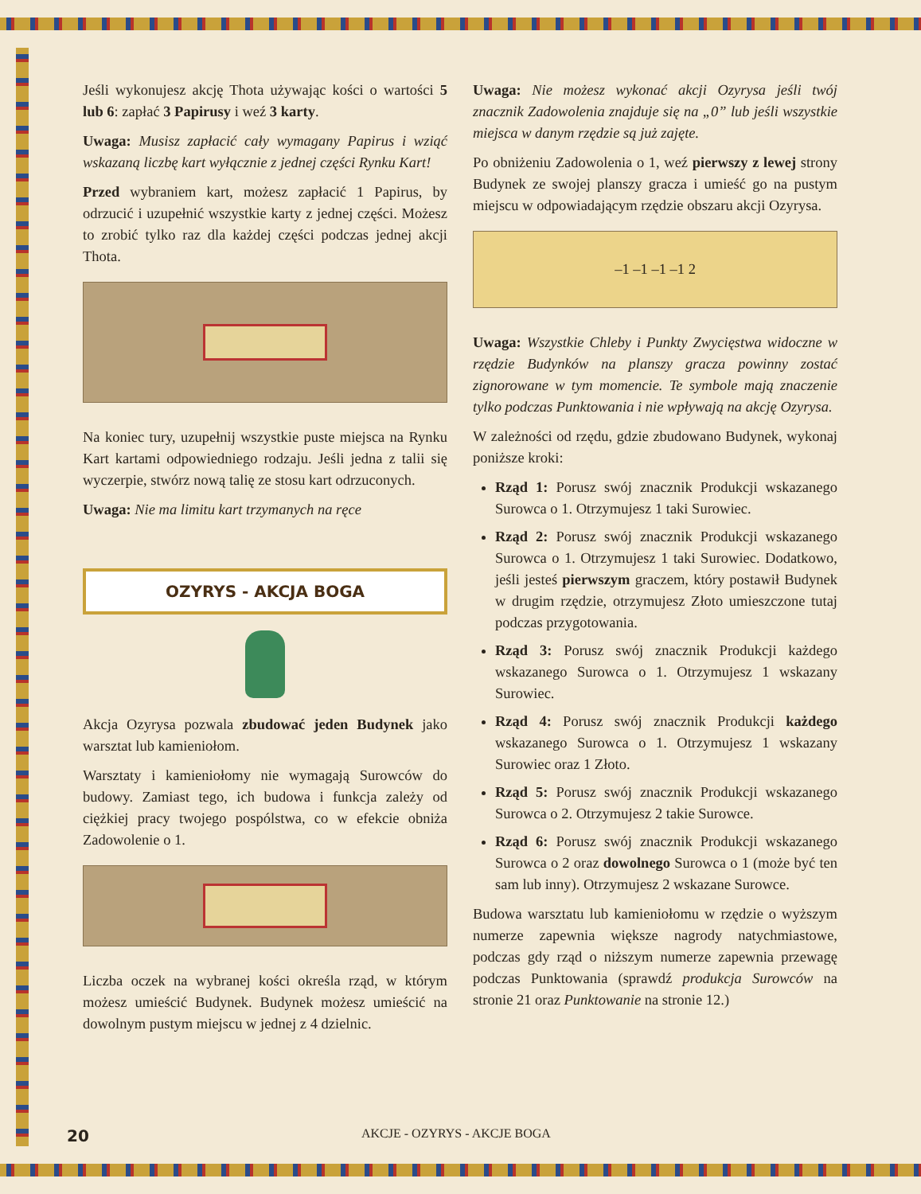Jeśli wykonujesz akcję Thota używając kości o wartości 5 lub 6: zapłać 3 Papirusy i weź 3 karty.
Uwaga: Musisz zapłacić cały wymagany Papirus i wziąć wskazaną liczbę kart wyłącznie z jednej części Rynku Kart!
Przed wybraniem kart, możesz zapłacić 1 Papirus, by odrzucić i uzupełnić wszystkie karty z jednej części. Możesz to zrobić tylko raz dla każdej części podczas jednej akcji Thota.
Na koniec tury, uzupełnij wszystkie puste miejsca na Rynku Kart kartami odpowiedniego rodzaju. Jeśli jedna z talii się wyczerpie, stwórz nową talię ze stosu kart odrzuconych.
Uwaga: Nie ma limitu kart trzymanych na ręce
OZYRYS - AKCJA BOGA
Akcja Ozyrysa pozwala zbudować jeden Budynek jako warsztat lub kamieniołom.
Warsztaty i kamieniołomy nie wymagają Surowców do budowy. Zamiast tego, ich budowa i funkcja zależy od ciężkiej pracy twojego pospólstwa, co w efekcie obniża Zadowolenie o 1.
Liczba oczek na wybranej kości określa rząd, w którym możesz umieścić Budynek. Budynek możesz umieścić na dowolnym pustym miejscu w jednej z 4 dzielnic.
Uwaga: Nie możesz wykonać akcji Ozyrysa jeśli twój znacznik Zadowolenia znajduje się na „0” lub jeśli wszystkie miejsca w danym rzędzie są już zajęte.
Po obniżeniu Zadowolenia o 1, weź pierwszy z lewej strony Budynek ze swojej planszy gracza i umieść go na pustym miejscu w odpowiadającym rzędzie obszaru akcji Ozyrysa.
–1 –1 –1 –1 2
Uwaga: Wszystkie Chleby i Punkty Zwycięstwa widoczne w rzędzie Budynków na planszy gracza powinny zostać zignorowane w tym momencie. Te symbole mają znaczenie tylko podczas Punktowania i nie wpływają na akcję Ozyrysa.
W zależności od rzędu, gdzie zbudowano Budynek, wykonaj poniższe kroki:
Rząd 1: Porusz swój znacznik Produkcji wskazanego Surowca o 1. Otrzymujesz 1 taki Surowiec.
Rząd 2: Porusz swój znacznik Produkcji wskazanego Surowca o 1. Otrzymujesz 1 taki Surowiec. Dodatkowo, jeśli jesteś pierwszym graczem, który postawił Budynek w drugim rzędzie, otrzymujesz Złoto umieszczone tutaj podczas przygotowania.
Rząd 3: Porusz swój znacznik Produkcji każdego wskazanego Surowca o 1. Otrzymujesz 1 wskazany Surowiec.
Rząd 4: Porusz swój znacznik Produkcji każdego wskazanego Surowca o 1. Otrzymujesz 1 wskazany Surowiec oraz 1 Złoto.
Rząd 5: Porusz swój znacznik Produkcji wskazanego Surowca o 2. Otrzymujesz 2 takie Surowce.
Rząd 6: Porusz swój znacznik Produkcji wskazanego Surowca o 2 oraz dowolnego Surowca o 1 (może być ten sam lub inny). Otrzymujesz 2 wskazane Surowce.
Budowa warsztatu lub kamieniołomu w rzędzie o wyższym numerze zapewnia większe nagrody natychmiastowe, podczas gdy rząd o niższym numerze zapewnia przewagę podczas Punktowania (sprawdź produkcja Surowców na stronie 21 oraz Punktowanie na stronie 12.)
20
AKCJE - OZYRYS - AKCJE BOGA